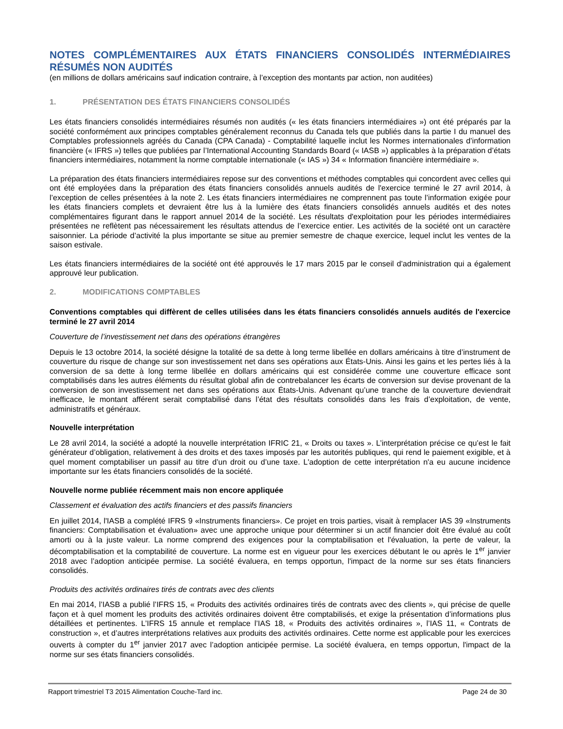NOTES COMPLÉMENTAIRES AUX ÉTATS FINANCIERS CONSOLIDÉS INTERMÉDIAIRES RÉSUMÉS NON AUDITÉS
(en millions de dollars américains sauf indication contraire, à l’exception des montants par action, non auditées)
1. PRÉSENTATION DES ÉTATS FINANCIERS CONSOLIDÉS
Les états financiers consolidés intermédiaires résumés non audités (« les états financiers intermédiaires ») ont été préparés par la société conformément aux principes comptables généralement reconnus du Canada tels que publiés dans la partie I du manuel des Comptables professionnels agréés du Canada (CPA Canada) - Comptabilité laquelle inclut les Normes internationales d’information financière (« IFRS ») telles que publiées par l’International Accounting Standards Board (« IASB ») applicables à la préparation d’états financiers intermédiaires, notamment la norme comptable internationale (« IAS ») 34 « Information financière intermédiaire ».
La préparation des états financiers intermédiaires repose sur des conventions et méthodes comptables qui concordent avec celles qui ont été employées dans la préparation des états financiers consolidés annuels audités de l'exercice terminé le 27 avril 2014, à l’exception de celles présentées à la note 2. Les états financiers intermédiaires ne comprennent pas toute l’information exigée pour les états financiers complets et devraient être lus à la lumière des états financiers consolidés annuels audités et des notes complémentaires figurant dans le rapport annuel 2014 de la société. Les résultats d'exploitation pour les périodes intermédiaires présentées ne reflètent pas nécessairement les résultats attendus de l’exercice entier. Les activités de la société ont un caractère saisonnier. La période d’activité la plus importante se situe au premier semestre de chaque exercice, lequel inclut les ventes de la saison estivale.
Les états financiers intermédiaires de la société ont été approuvés le 17 mars 2015 par le conseil d’administration qui a également approuvé leur publication.
2. MODIFICATIONS COMPTABLES
Conventions comptables qui diffèrent de celles utilisées dans les états financiers consolidés annuels audités de l'exercice terminé le 27 avril 2014
Couverture de l’investissement net dans des opérations étrangères
Depuis le 13 octobre 2014, la société désigne la totalité de sa dette à long terme libellée en dollars américains à titre d’instrument de couverture du risque de change sur son investissement net dans ses opérations aux États-Unis. Ainsi les gains et les pertes liés à la conversion de sa dette à long terme libellée en dollars américains qui est considérée comme une couverture efficace sont comptabilisés dans les autres éléments du résultat global afin de contrebalancer les écarts de conversion sur devise provenant de la conversion de son investissement net dans ses opérations aux États-Unis. Advenant qu’une tranche de la couverture deviendrait inefficace, le montant afférent serait comptabilisé dans l’état des résultats consolidés dans les frais d’exploitation, de vente, administratifs et généraux.
Nouvelle interprétation
Le 28 avril 2014, la société a adopté la nouvelle interprétation IFRIC 21, « Droits ou taxes ». L’interprétation précise ce qu’est le fait générateur d’obligation, relativement à des droits et des taxes imposés par les autorités publiques, qui rend le paiement exigible, et à quel moment comptabiliser un passif au titre d’un droit ou d’une taxe. L'adoption de cette interprétation n'a eu aucune incidence importante sur les états financiers consolidés de la société.
Nouvelle norme publiée récemment mais non encore appliquée
Classement et évaluation des actifs financiers et des passifs financiers
En juillet 2014, l'IASB a complété IFRS 9 «Instruments financiers». Ce projet en trois parties, visait à remplacer IAS 39 «Instruments financiers: Comptabilisation et évaluation» avec une approche unique pour déterminer si un actif financier doit être évalué au coût amorti ou à la juste valeur. La norme comprend des exigences pour la comptabilisation et l'évaluation, la perte de valeur, la décomptabilisation et la comptabilité de couverture. La norme est en vigueur pour les exercices débutant le ou après le 1<sup>er</sup> janvier 2018 avec l’adoption anticipée permise. La société évaluera, en temps opportun, l'impact de la norme sur ses états financiers consolidés.
Produits des activités ordinaires tirés de contrats avec des clients
En mai 2014, l’IASB a publié l’IFRS 15, « Produits des activités ordinaires tirés de contrats avec des clients », qui précise de quelle façon et à quel moment les produits des activités ordinaires doivent être comptabilisés, et exige la présentation d’informations plus détaillées et pertinentes. L’IFRS 15 annule et remplace l’IAS 18, « Produits des activités ordinaires », l’IAS 11, « Contrats de construction », et d’autres interprétations relatives aux produits des activités ordinaires. Cette norme est applicable pour les exercices ouverts à compter du 1<sup>er</sup> janvier 2017 avec l’adoption anticipée permise. La société évaluera, en temps opportun, l'impact de la norme sur ses états financiers consolidés.
Rapport trimestriel T3 2015 Alimentation Couche-Tard inc. Page 24 de 30